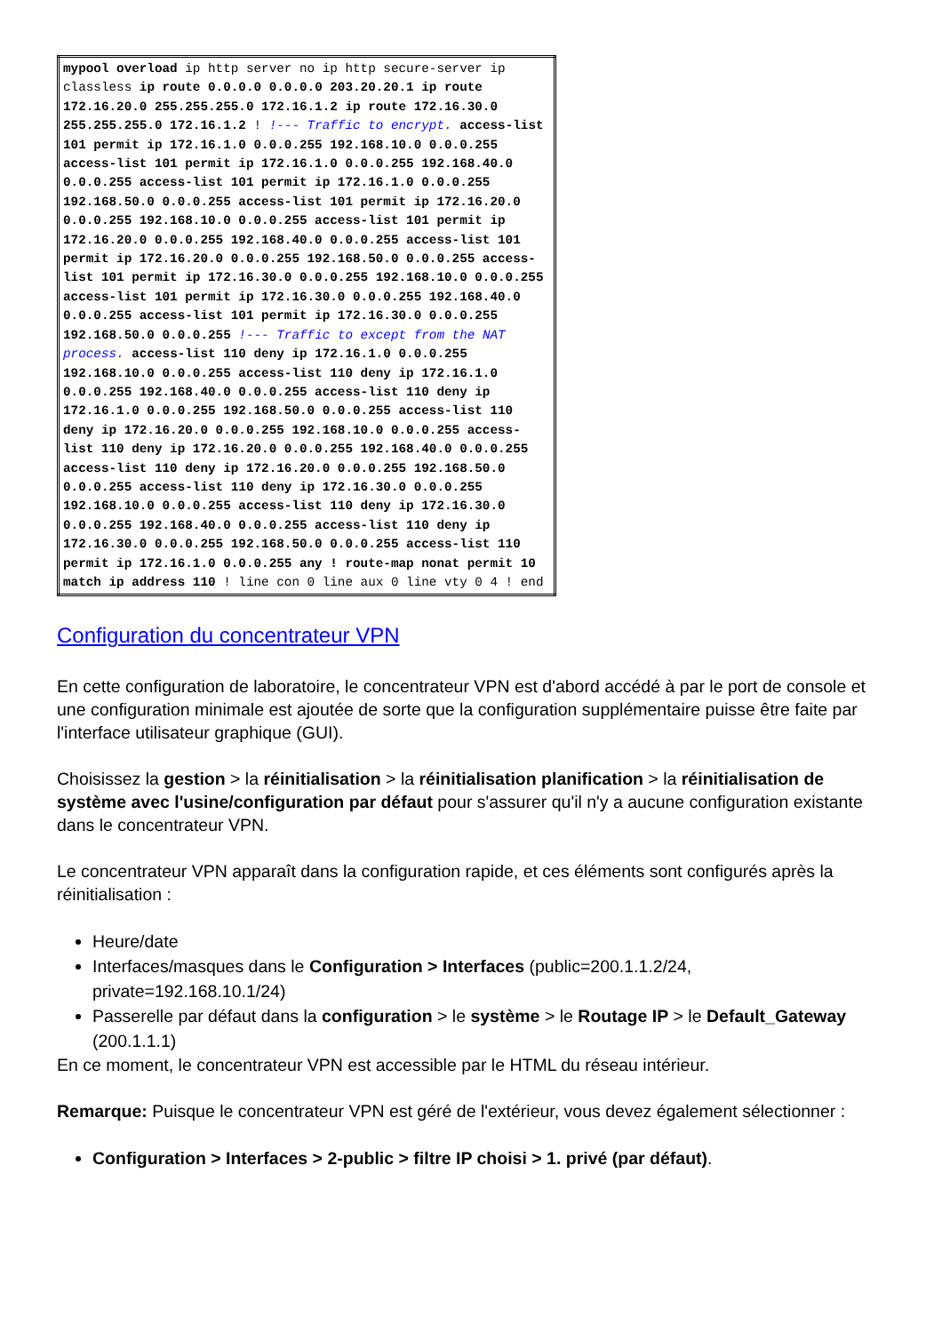| mypool overload ip http server no ip http secure-server ip classless ip route 0.0.0.0 0.0.0.0 203.20.20.1 ip route 172.16.20.0 255.255.255.0 172.16.1.2 ip route 172.16.30.0 255.255.255.0 172.16.1.2 ! !--- Traffic to encrypt. access-list 101 permit ip 172.16.1.0 0.0.0.255 192.168.10.0 0.0.0.255 access-list 101 permit ip 172.16.1.0 0.0.0.255 192.168.40.0 0.0.0.255 access-list 101 permit ip 172.16.1.0 0.0.0.255 192.168.50.0 0.0.0.255 access-list 101 permit ip 172.16.20.0 0.0.0.255 192.168.10.0 0.0.0.255 access-list 101 permit ip 172.16.20.0 0.0.0.255 192.168.40.0 0.0.0.255 access-list 101 permit ip 172.16.20.0 0.0.0.255 192.168.50.0 0.0.0.255 access-list 101 permit ip 172.16.30.0 0.0.0.255 192.168.10.0 0.0.0.255 access-list 101 permit ip 172.16.30.0 0.0.0.255 192.168.40.0 0.0.0.255 access-list 101 permit ip 172.16.30.0 0.0.0.255 192.168.50.0 0.0.0.255 !--- Traffic to except from the NAT process. access-list 110 deny ip 172.16.1.0 0.0.0.255 192.168.10.0 0.0.0.255 access-list 110 deny ip 172.16.1.0 0.0.0.255 192.168.40.0 0.0.0.255 access-list 110 deny ip 172.16.1.0 0.0.0.255 192.168.50.0 0.0.0.255 access-list 110 deny ip 172.16.20.0 0.0.0.255 192.168.10.0 0.0.0.255 access-list 110 deny ip 172.16.20.0 0.0.0.255 192.168.40.0 0.0.0.255 access-list 110 deny ip 172.16.20.0 0.0.0.255 192.168.50.0 0.0.0.255 access-list 110 deny ip 172.16.30.0 0.0.0.255 192.168.10.0 0.0.0.255 access-list 110 deny ip 172.16.30.0 0.0.0.255 192.168.40.0 0.0.0.255 access-list 110 deny ip 172.16.30.0 0.0.0.255 192.168.50.0 0.0.0.255 access-list 110 permit ip 172.16.1.0 0.0.0.255 any ! route-map nonat permit 10 match ip address 110 ! line con 0 line aux 0 line vty 0 4 ! end |
Configuration du concentrateur VPN
En cette configuration de laboratoire, le concentrateur VPN est d'abord accédé à par le port de console et une configuration minimale est ajoutée de sorte que la configuration supplémentaire puisse être faite par l'interface utilisateur graphique (GUI).
Choisissez la gestion > la réinitialisation > la réinitialisation planification > la réinitialisation de système avec l'usine/configuration par défaut pour s'assurer qu'il n'y a aucune configuration existante dans le concentrateur VPN.
Le concentrateur VPN apparaît dans la configuration rapide, et ces éléments sont configurés après la réinitialisation :
Heure/date
Interfaces/masques dans le Configuration > Interfaces (public=200.1.1.2/24, private=192.168.10.1/24)
Passerelle par défaut dans la configuration > le système > le Routage IP > le Default_Gateway (200.1.1.1)
En ce moment, le concentrateur VPN est accessible par le HTML du réseau intérieur.
Remarque: Puisque le concentrateur VPN est géré de l'extérieur, vous devez également sélectionner :
Configuration > Interfaces > 2-public > filtre IP choisi > 1. privé (par défaut).